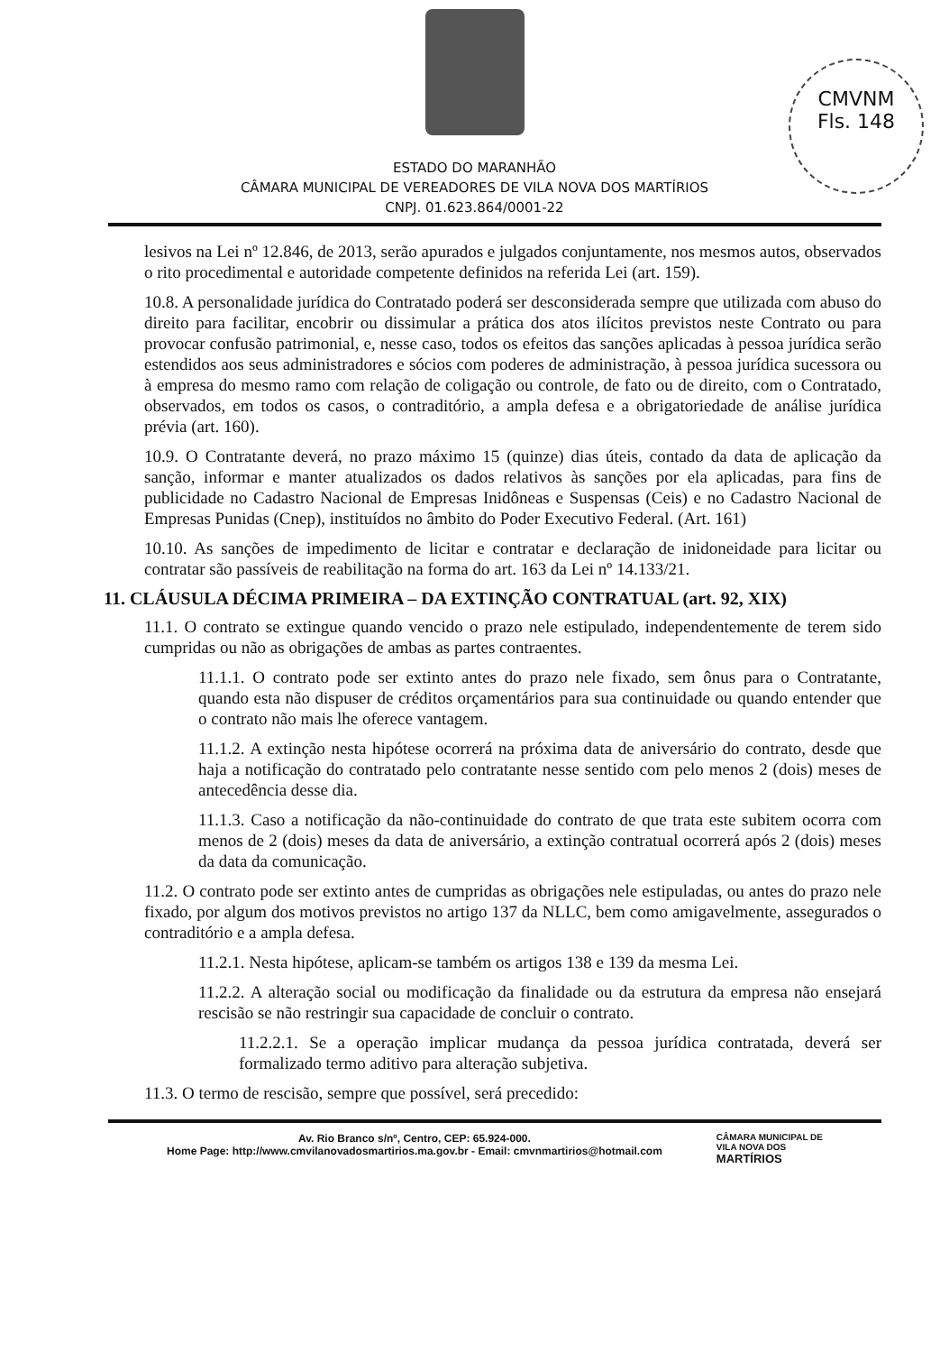CMVNM
Fls. 148
ESTADO DO MARANHÃO
CÂMARA MUNICIPAL DE VEREADORES DE VILA NOVA DOS MARTÍRIOS
CNPJ. 01.623.864/0001-22
lesivos na Lei nº 12.846, de 2013, serão apurados e julgados conjuntamente, nos mesmos autos, observados o rito procedimental e autoridade competente definidos na referida Lei (art. 159).
10.8. A personalidade jurídica do Contratado poderá ser desconsiderada sempre que utilizada com abuso do direito para facilitar, encobrir ou dissimular a prática dos atos ilícitos previstos neste Contrato ou para provocar confusão patrimonial, e, nesse caso, todos os efeitos das sanções aplicadas à pessoa jurídica serão estendidos aos seus administradores e sócios com poderes de administração, à pessoa jurídica sucessora ou à empresa do mesmo ramo com relação de coligação ou controle, de fato ou de direito, com o Contratado, observados, em todos os casos, o contraditório, a ampla defesa e a obrigatoriedade de análise jurídica prévia (art. 160).
10.9. O Contratante deverá, no prazo máximo 15 (quinze) dias úteis, contado da data de aplicação da sanção, informar e manter atualizados os dados relativos às sanções por ela aplicadas, para fins de publicidade no Cadastro Nacional de Empresas Inidôneas e Suspensas (Ceis) e no Cadastro Nacional de Empresas Punidas (Cnep), instituídos no âmbito do Poder Executivo Federal. (Art. 161)
10.10. As sanções de impedimento de licitar e contratar e declaração de inidoneidade para licitar ou contratar são passíveis de reabilitação na forma do art. 163 da Lei nº 14.133/21.
11. CLÁUSULA DÉCIMA PRIMEIRA – DA EXTINÇÃO CONTRATUAL (art. 92, XIX)
11.1. O contrato se extingue quando vencido o prazo nele estipulado, independentemente de terem sido cumpridas ou não as obrigações de ambas as partes contraentes.
11.1.1. O contrato pode ser extinto antes do prazo nele fixado, sem ônus para o Contratante, quando esta não dispuser de créditos orçamentários para sua continuidade ou quando entender que o contrato não mais lhe oferece vantagem.
11.1.2. A extinção nesta hipótese ocorrerá na próxima data de aniversário do contrato, desde que haja a notificação do contratado pelo contratante nesse sentido com pelo menos 2 (dois) meses de antecedência desse dia.
11.1.3. Caso a notificação da não-continuidade do contrato de que trata este subitem ocorra com menos de 2 (dois) meses da data de aniversário, a extinção contratual ocorrerá após 2 (dois) meses da data da comunicação.
11.2. O contrato pode ser extinto antes de cumpridas as obrigações nele estipuladas, ou antes do prazo nele fixado, por algum dos motivos previstos no artigo 137 da NLLC, bem como amigavelmente, assegurados o contraditório e a ampla defesa.
11.2.1. Nesta hipótese, aplicam-se também os artigos 138 e 139 da mesma Lei.
11.2.2. A alteração social ou modificação da finalidade ou da estrutura da empresa não ensejará rescisão se não restringir sua capacidade de concluir o contrato.
11.2.2.1. Se a operação implicar mudança da pessoa jurídica contratada, deverá ser formalizado termo aditivo para alteração subjetiva.
11.3. O termo de rescisão, sempre que possível, será precedido:
Av. Rio Branco s/nº, Centro, CEP: 65.924-000.
Home Page: http://www.cmvilanovadosmartirios.ma.gov.br - Email: cmvnmartirios@hotmail.com
CÂMARA MUNICIPAL DE
VILA NOVA DOS
MARTÍRIOS